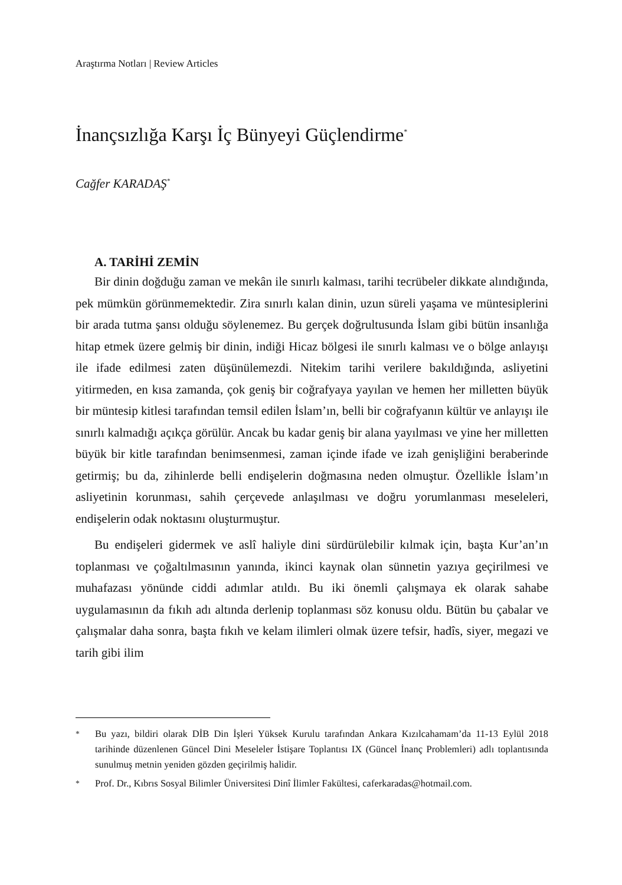Araştırma Notları | Review Articles
İnançsızlığa Karşı İç Bünyeyi Güçlendirme<sup>*</sup>
Cağfer KARADAŞ<sup>*</sup>
A. TARİHİ ZEMİN
Bir dinin doğduğu zaman ve mekân ile sınırlı kalması, tarihi tecrübeler dikkate alındığında, pek mümkün görünmemektedir. Zira sınırlı kalan dinin, uzun süreli yaşama ve müntesiplerini bir arada tutma şansı olduğu söylenemez. Bu gerçek doğrultusunda İslam gibi bütün insanlığa hitap etmek üzere gelmiş bir dinin, indiği Hicaz bölgesi ile sınırlı kalması ve o bölge anlayışı ile ifade edilmesi zaten düşünülemezdi. Nitekim tarihi verilere bakıldığında, asliyetini yitirmeden, en kısa zamanda, çok geniş bir coğrafyaya yayılan ve hemen her milletten büyük bir müntesip kitlesi tarafından temsil edilen İslam’ın, belli bir coğrafyanın kültür ve anlayışı ile sınırlı kalmadığı açıkça görülür. Ancak bu kadar geniş bir alana yayılması ve yine her milletten büyük bir kitle tarafından benimsenmesi, zaman içinde ifade ve izah genişliğini beraberinde getirmiş; bu da, zihinlerde belli endişelerin doğmasına neden olmuştur. Özellikle İslam’ın asliyetinin korunması, sahih çerçevede anlaşılması ve doğru yorumlanması meseleleri, endişelerin odak noktasını oluşturmuştur.
Bu endişeleri gidermek ve aslî haliyle dini sürdürülebilir kılmak için, başta Kur’an’ın toplanması ve çoğaltılmasının yanında, ikinci kaynak olan sünnetin yazıya geçirilmesi ve muhafazası yönünde ciddi adımlar atıldı. Bu iki önemli çalışmaya ek olarak sahabe uygulamasının da fıkıh adı altında derlenip toplanması söz konusu oldu. Bütün bu çabalar ve çalışmalar daha sonra, başta fıkıh ve kelam ilimleri olmak üzere tefsir, hadîs, siyer, megazi ve tarih gibi ilim
<sup>*</sup> Bu yazı, bildiri olarak DİB Din İşleri Yüksek Kurulu tarafından Ankara Kızılcahamam’da 11-13 Eylül 2018 tarihinde düzenlenen Güncel Dini Meseleler İstişare Toplantısı IX (Güncel İnanç Problemleri) adlı toplantısında sunulmuş metnin yeniden gözden geçirilmiş halidir.
<sup>*</sup> Prof. Dr., Kıbrıs Sosyal Bilimler Üniversitesi Dinî İlimler Fakültesi, caferkaradas@hotmail.com.